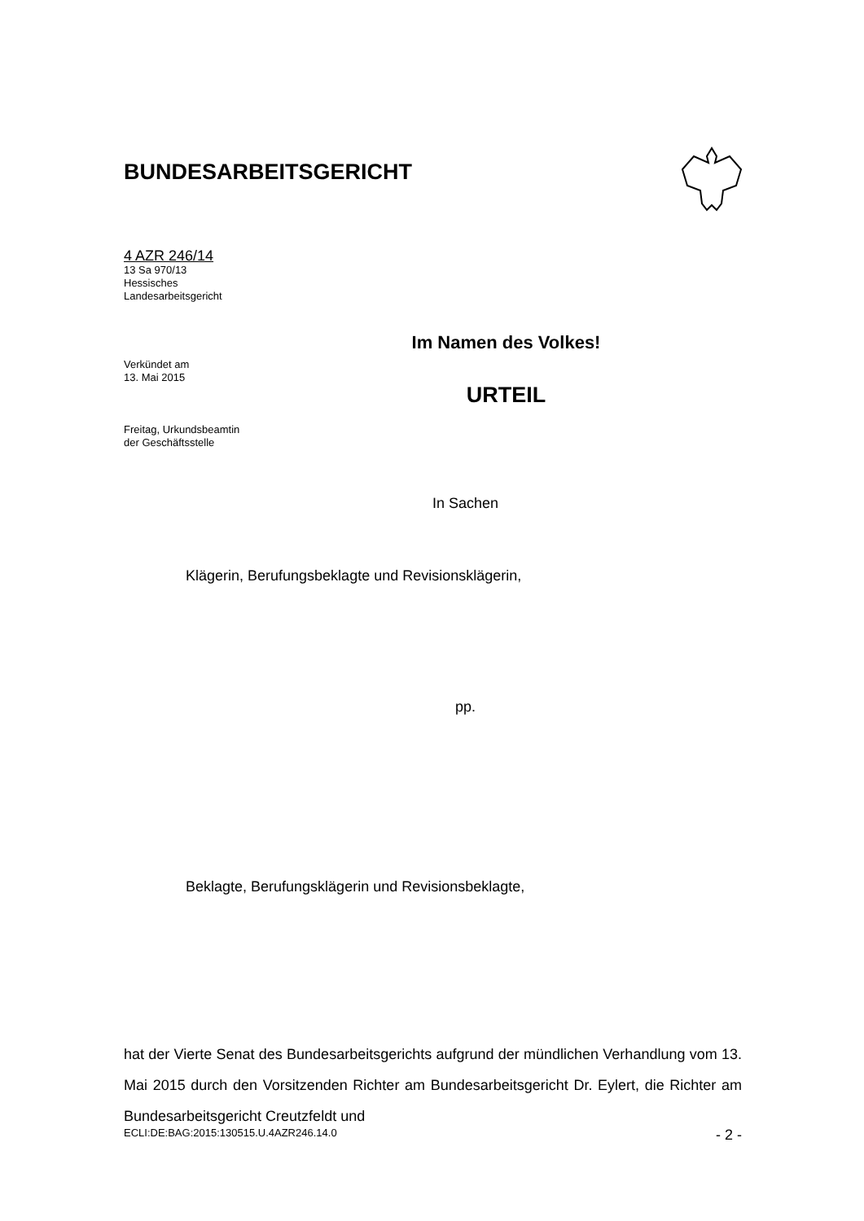BUNDESARBEITSGERICHT
4 AZR 246/14
13 Sa 970/13
Hessisches
Landesarbeitsgericht
Verkündet am
13. Mai 2015
Freitag, Urkundsbeamtin
der Geschäftsstelle
Im Namen des Volkes!
URTEIL
In Sachen
Klägerin, Berufungsbeklagte und Revisionsklägerin,
pp.
Beklagte, Berufungsklägerin und Revisionsbeklagte,
hat der Vierte Senat des Bundesarbeitsgerichts aufgrund der mündlichen Verhandlung vom 13. Mai 2015 durch den Vorsitzenden Richter am Bundesarbeitsgericht Dr. Eylert, die Richter am Bundesarbeitsgericht Creutzfeldt und
ECLI:DE:BAG:2015:130515.U.4AZR246.14.0 - 2 -